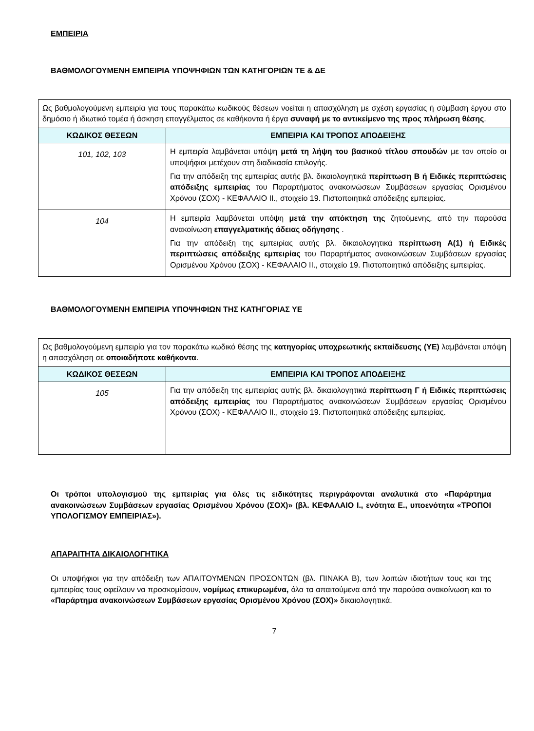ΕΜΠΕΙΡΙΑ
ΒΑΘΜΟΛΟΓΟΥΜΕΝΗ ΕΜΠΕΙΡΙΑ ΥΠΟΨΗΦΙΩΝ ΤΩΝ ΚΑΤΗΓΟΡΙΩΝ ΤΕ & ΔΕ
| Ως βαθμολογούμενη εμπειρία για τους παρακάτω κωδικούς θέσεων νοείται η απασχόληση με σχέση εργασίας ή σύμβαση έργου στο δημόσιο ή ιδιωτικό τομέα ή άσκηση επαγγέλματος σε καθήκοντα ή έργα συναφή με το αντικείμενο της προς πλήρωση θέσης . | |
| ΚΩΔΙΚΟΣ ΘΕΣΕΩΝ | ΕΜΠΕΙΡΙΑ ΚΑΙ ΤΡΟΠΟΣ ΑΠΟΔΕΙΞΗΣ |
| 101, 102, 103 | Η εμπειρία λαμβάνεται υπόψη μετά τη λήψη του βασικού τίτλου σπουδών με τον οποίο οι υποψήφιοι μετέχουν στη διαδικασία επιλογής. Για την απόδειξη της εμπειρίας αυτής βλ. δικαιολογητικά περίπτωση Β ή Ειδικές περιπτώσεις απόδειξης εμπειρίας του Παραρτήματος ανακοινώσεων Συμβάσεων εργασίας Ορισμένου Χρόνου (ΣΟΧ) - ΚΕΦΑΛΑΙΟ ΙΙ., στοιχείο 19. Πιστοποιητικά απόδειξης εμπειρίας. |
| 104 | Η εμπειρία λαμβάνεται υπόψη μετά την απόκτηση της ζητούμενης, από την παρούσα ανακοίνωση επαγγελματικής άδειας οδήγησης . Για την απόδειξη της εμπειρίας αυτής βλ. δικαιολογητικά περίπτωση Α(1) ή Ειδικές περιπτώσεις απόδειξης εμπειρίας του Παραρτήματος ανακοινώσεων Συμβάσεων εργασίας Ορισμένου Χρόνου (ΣΟΧ) - ΚΕΦΑΛΑΙΟ ΙΙ., στοιχείο 19. Πιστοποιητικά απόδειξης εμπειρίας. |
ΒΑΘΜΟΛΟΓΟΥΜΕΝΗ ΕΜΠΕΙΡΙΑ ΥΠΟΨΗΦΙΩΝ ΤΗΣ ΚΑΤΗΓΟΡΙΑΣ ΥΕ
| Ως βαθμολογούμενη εμπειρία για τον παρακάτω κωδικό θέσης της κατηγορίας υποχρεωτικής εκπαίδευσης (ΥΕ) λαμβάνεται υπόψη η απασχόληση σε οποιαδήποτε καθήκοντα . | |
| ΚΩΔΙΚΟΣ ΘΕΣΕΩΝ | ΕΜΠΕΙΡΙΑ ΚΑΙ ΤΡΟΠΟΣ ΑΠΟΔΕΙΞΗΣ |
| 105 | Για την απόδειξη της εμπειρίας αυτής βλ. δικαιολογητικά περίπτωση Γ ή Ειδικές περιπτώσεις απόδειξης εμπειρίας του Παραρτήματος ανακοινώσεων Συμβάσεων εργασίας Ορισμένου Χρόνου (ΣΟΧ) - ΚΕΦΑΛΑΙΟ ΙΙ., στοιχείο 19. Πιστοποιητικά απόδειξης εμπειρίας. |
Οι τρόποι υπολογισμού της εμπειρίας για όλες τις ειδικότητες περιγράφονται αναλυτικά στο «Παράρτημα ανακοινώσεων Συμβάσεων εργασίας Ορισμένου Χρόνου (ΣΟΧ)» (βλ. ΚΕΦΑΛΑΙΟ Ι., ενότητα Ε., υποενότητα «ΤΡΟΠΟΙ ΥΠΟΛΟΓΙΣΜΟΥ ΕΜΠΕΙΡΙΑΣ»).
ΑΠΑΡΑΙΤΗΤΑ ΔΙΚΑΙΟΛΟΓΗΤΙΚΑ
Οι υποψήφιοι για την απόδειξη των ΑΠΑΙΤΟΥΜΕΝΩΝ ΠΡΟΣΟΝΤΩΝ (βλ. ΠΙΝΑΚΑ Β), των λοιπών ιδιοτήτων τους και της εμπειρίας τους οφείλουν να προσκομίσουν, νομίμως επικυρωμένα, όλα τα απαιτούμενα από την παρούσα ανακοίνωση και το «Παράρτημα ανακοινώσεων Συμβάσεων εργασίας Ορισμένου Χρόνου (ΣΟΧ)» δικαιολογητικά.
7